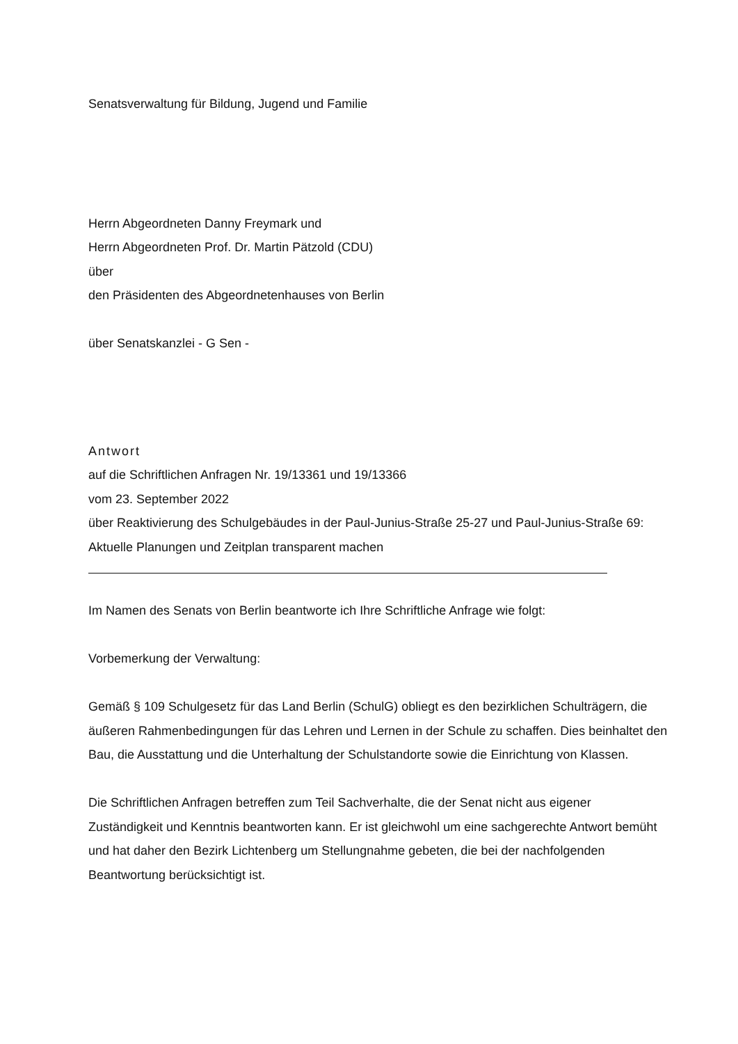Senatsverwaltung für Bildung, Jugend und Familie
Herrn Abgeordneten Danny Freymark und
Herrn Abgeordneten Prof. Dr. Martin Pätzold (CDU)
über
den Präsidenten des Abgeordnetenhauses von Berlin
über Senatskanzlei - G Sen -
Antwort
auf die Schriftlichen Anfragen Nr. 19/13361 und 19/13366
vom 23. September 2022
über Reaktivierung des Schulgebäudes in der Paul-Junius-Straße 25-27 und Paul-Junius-Straße 69: Aktuelle Planungen und Zeitplan transparent machen
Im Namen des Senats von Berlin beantworte ich Ihre Schriftliche Anfrage wie folgt:
Vorbemerkung der Verwaltung:
Gemäß § 109 Schulgesetz für das Land Berlin (SchulG) obliegt es den bezirklichen Schulträgern, die äußeren Rahmenbedingungen für das Lehren und Lernen in der Schule zu schaffen. Dies beinhaltet den Bau, die Ausstattung und die Unterhaltung der Schulstandorte sowie die Einrichtung von Klassen.
Die Schriftlichen Anfragen betreffen zum Teil Sachverhalte, die der Senat nicht aus eigener Zuständigkeit und Kenntnis beantworten kann. Er ist gleichwohl um eine sachgerechte Antwort bemüht und hat daher den Bezirk Lichtenberg um Stellungnahme gebeten, die bei der nachfolgenden Beantwortung berücksichtigt ist.